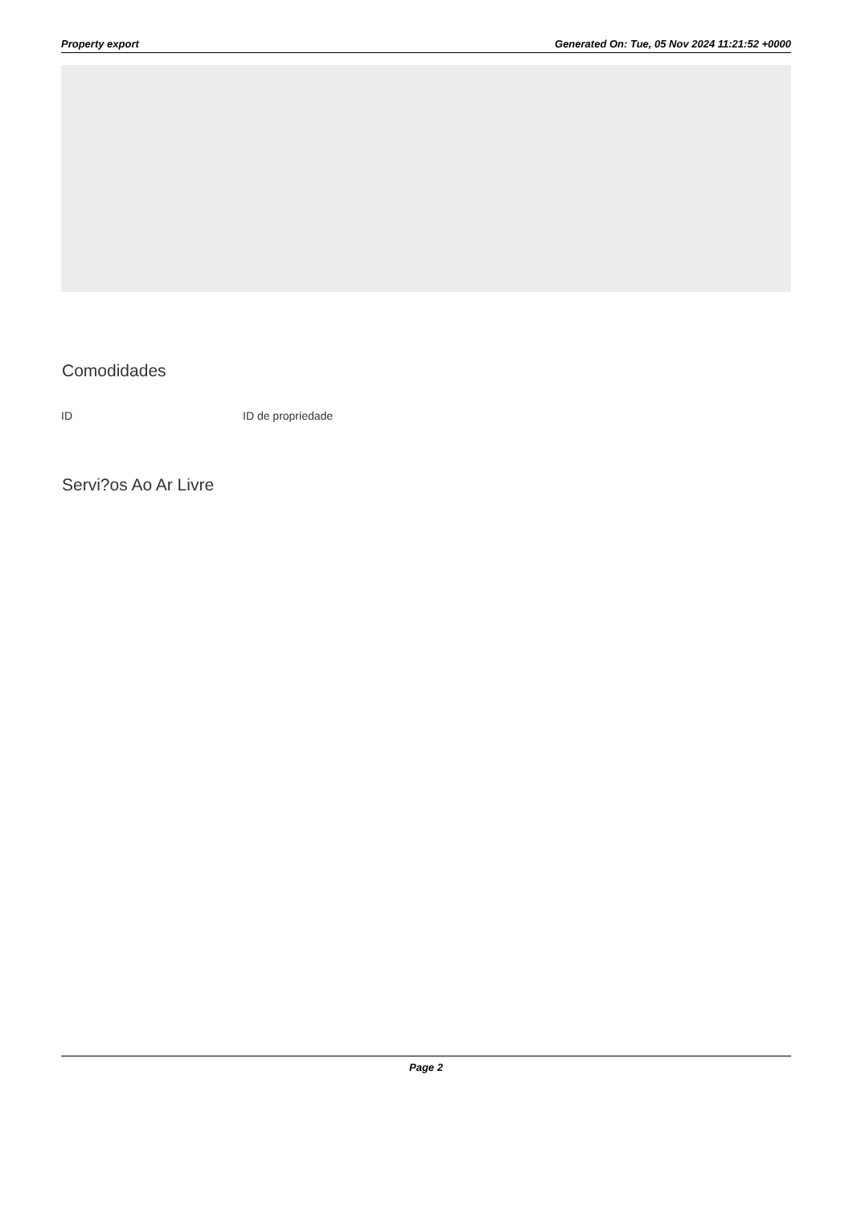Property export Generated On: Tue, 05 Nov 2024 11:21:52 +0000
Comodidades
ID ID de propriedade
Servi?os Ao Ar Livre
Page 2